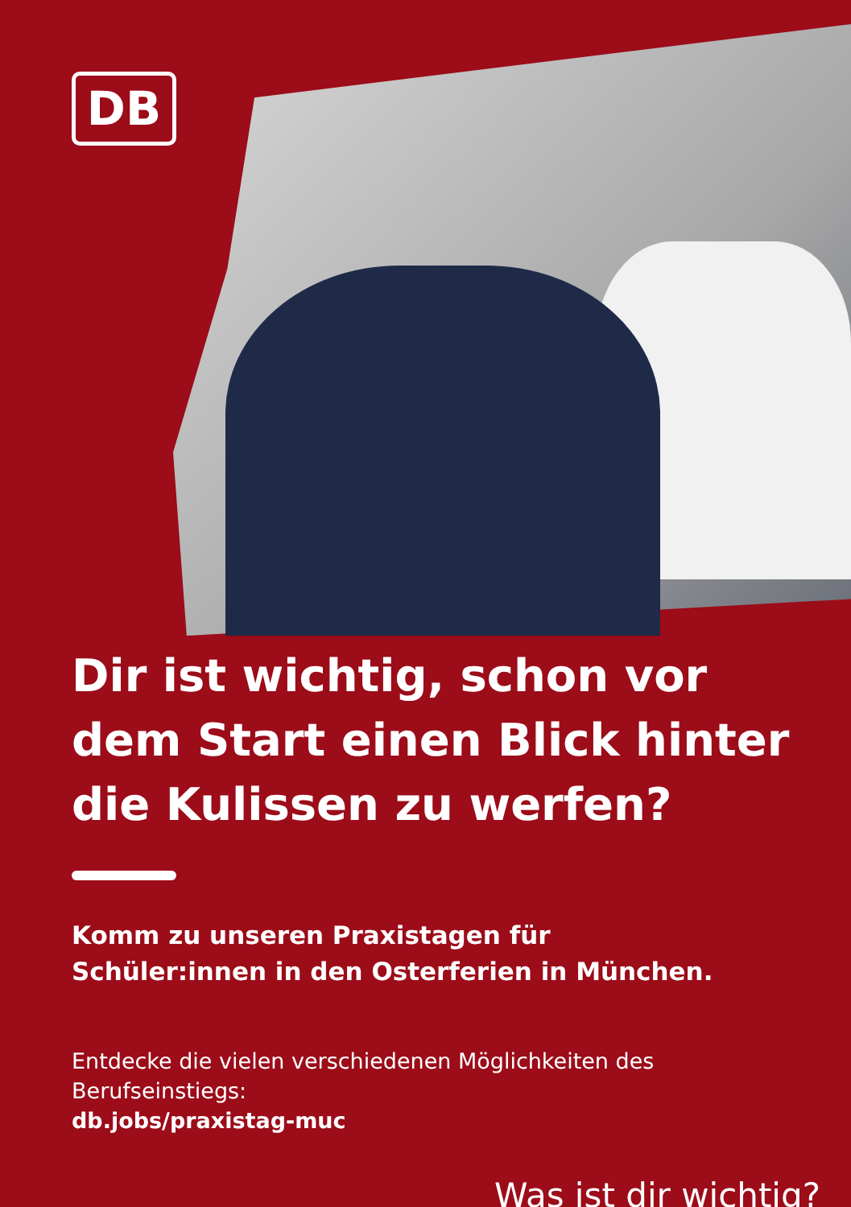DB
Dir ist wichtig, schon vor dem Start einen Blick hinter die Kulissen zu werfen?
Komm zu unseren Praxistagen für
Schüler:innen in den Osterferien in München.
Entdecke die vielen verschiedenen Möglichkeiten des Berufseinstiegs:
db.jobs/praxistag-muc
Was ist dir wichtig?